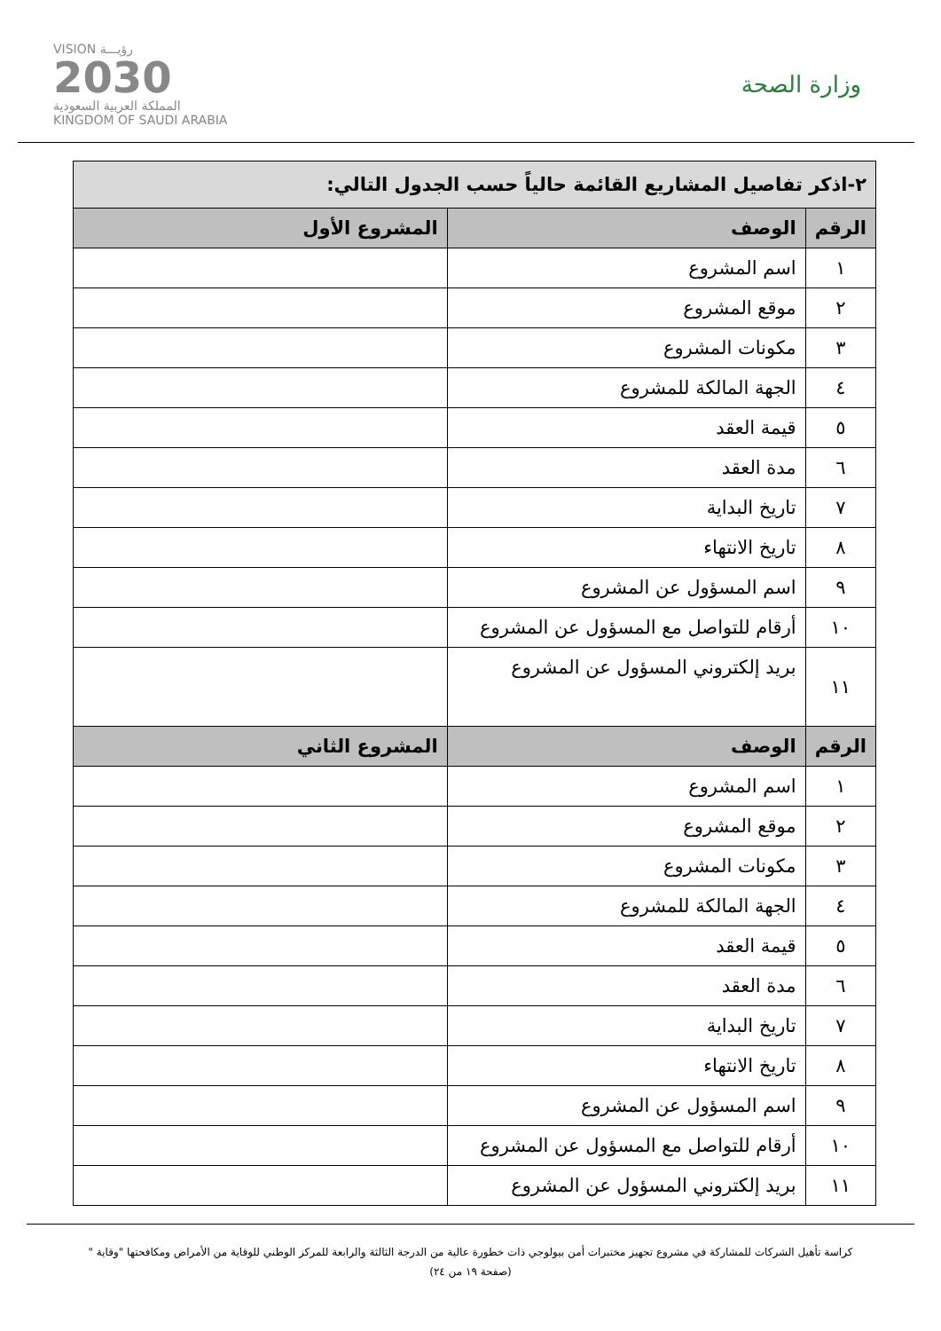VISION رؤيـــة
2030
المملكة العربية السعودية
KINGDOM OF SAUDI ARABIA
وزارة الصحة
| ٢-اذكر تفاصيل المشاريع القائمة حالياً حسب الجدول التالي: | | |
| الرقم | الوصف | المشروع الأول |
| ١ | اسم المشروع | |
| ٢ | موقع المشروع | |
| ٣ | مكونات المشروع | |
| ٤ | الجهة المالكة للمشروع | |
| ٥ | قيمة العقد | |
| ٦ | مدة العقد | |
| ٧ | تاريخ البداية | |
| ٨ | تاريخ الانتهاء | |
| ٩ | اسم المسؤول عن المشروع | |
| ١٠ | أرقام للتواصل مع المسؤول عن المشروع | |
| ١١ | بريد إلكتروني المسؤول عن المشروع | |
| الرقم | الوصف | المشروع الثاني |
| ١ | اسم المشروع | |
| ٢ | موقع المشروع | |
| ٣ | مكونات المشروع | |
| ٤ | الجهة المالكة للمشروع | |
| ٥ | قيمة العقد | |
| ٦ | مدة العقد | |
| ٧ | تاريخ البداية | |
| ٨ | تاريخ الانتهاء | |
| ٩ | اسم المسؤول عن المشروع | |
| ١٠ | أرقام للتواصل مع المسؤول عن المشروع | |
| ١١ | بريد إلكتروني المسؤول عن المشروع | |
كراسة تأهيل الشركات للمشاركة في مشروع تجهيز مختبرات أمن بيولوجي ذات خطورة عالية من الدرجة الثالثة والرابعة للمركز الوطني للوقاية من الأمراض ومكافحتها "وقاية "
(صفحة ١٩ من ٢٤)